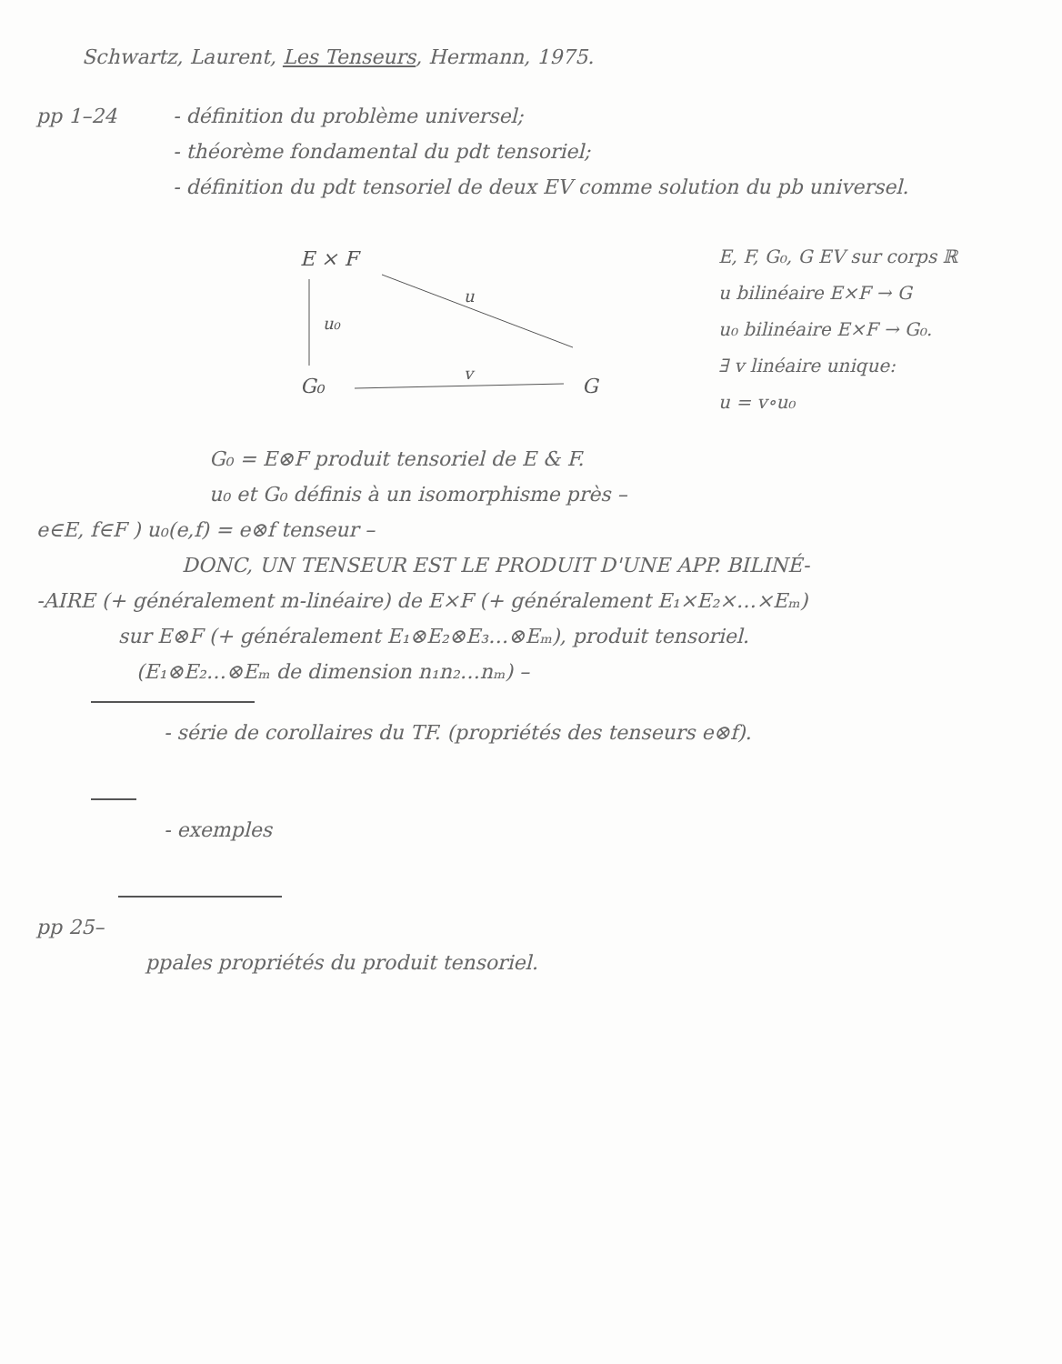Schwartz, Laurent, Les Tenseurs, Hermann, 1975.
pp 1–24 - définition du problème universel;
- théorème fondamental du pdt tensoriel;
- définition du pdt tensoriel de deux EV comme solution du pb universel.
E × F
u₀
u
G₀
v
G
E, F, G₀, G EV sur corps ℝ
u bilinéaire E×F → G
u₀ bilinéaire E×F → G₀.
∃ v linéaire unique:
u = v∘u₀
G₀ = E⊗F produit tensoriel de E & F.
u₀ et G₀ définis à un isomorphisme près –
e∈E, f∈F ) u₀(e,f) = e⊗f tenseur –
DONC, UN TENSEUR EST LE PRODUIT D'UNE APP. BILINÉ-
-AIRE (+ généralement m-linéaire) de E×F (+ généralement E₁×E₂×…×Eₘ)
sur E⊗F (+ généralement E₁⊗E₂⊗E₃…⊗Eₘ), produit tensoriel.
(E₁⊗E₂…⊗Eₘ de dimension n₁n₂…nₘ) –
- série de corollaires du TF. (propriétés des tenseurs e⊗f).
- exemples
pp 25–
ppales propriétés du produit tensoriel.